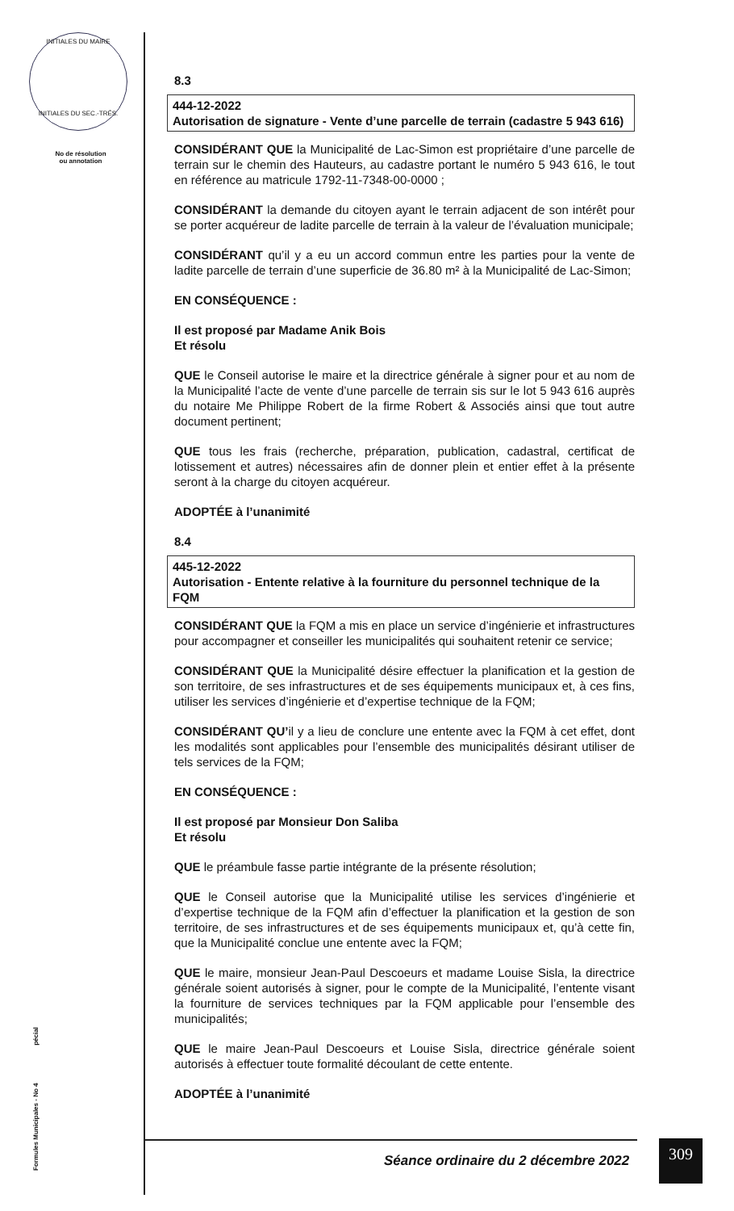INITIALES DU MAIRE
INITIALES DU SEC.-TRÉS.
No de résolution
ou annotation
Formules Municipales - No 4 pécial
8.3
444-12-2022
Autorisation de signature - Vente d’une parcelle de terrain (cadastre 5 943 616)
CONSIDÉRANT QUE la Municipalité de Lac-Simon est propriétaire d’une parcelle de terrain sur le chemin des Hauteurs, au cadastre portant le numéro 5 943 616, le tout en référence au matricule 1792-11-7348-00-0000 ;
CONSIDÉRANT la demande du citoyen ayant le terrain adjacent de son intérêt pour se porter acquéreur de ladite parcelle de terrain à la valeur de l’évaluation municipale;
CONSIDÉRANT qu’il y a eu un accord commun entre les parties pour la vente de ladite parcelle de terrain d’une superficie de 36.80 m² à la Municipalité de Lac-Simon;
EN CONSÉQUENCE :
Il est proposé par Madame Anik Bois
Et résolu
QUE le Conseil autorise le maire et la directrice générale à signer pour et au nom de la Municipalité l’acte de vente d’une parcelle de terrain sis sur le lot 5 943 616 auprès du notaire Me Philippe Robert de la firme Robert & Associés ainsi que tout autre document pertinent;
QUE tous les frais (recherche, préparation, publication, cadastral, certificat de lotissement et autres) nécessaires afin de donner plein et entier effet à la présente seront à la charge du citoyen acquéreur.
ADOPTÉE à l’unanimité
8.4
445-12-2022
Autorisation - Entente relative à la fourniture du personnel technique de la FQM
CONSIDÉRANT QUE la FQM a mis en place un service d’ingénierie et infrastructures pour accompagner et conseiller les municipalités qui souhaitent retenir ce service;
CONSIDÉRANT QUE la Municipalité désire effectuer la planification et la gestion de son territoire, de ses infrastructures et de ses équipements municipaux et, à ces fins, utiliser les services d’ingénierie et d’expertise technique de la FQM;
CONSIDÉRANT QU’il y a lieu de conclure une entente avec la FQM à cet effet, dont les modalités sont applicables pour l’ensemble des municipalités désirant utiliser de tels services de la FQM;
EN CONSÉQUENCE :
Il est proposé par Monsieur Don Saliba
Et résolu
QUE le préambule fasse partie intégrante de la présente résolution;
QUE le Conseil autorise que la Municipalité utilise les services d’ingénierie et d’expertise technique de la FQM afin d’effectuer la planification et la gestion de son territoire, de ses infrastructures et de ses équipements municipaux et, qu’à cette fin, que la Municipalité conclue une entente avec la FQM;
QUE le maire, monsieur Jean-Paul Descoeurs et madame Louise Sisla, la directrice générale soient autorisés à signer, pour le compte de la Municipalité, l’entente visant la fourniture de services techniques par la FQM applicable pour l’ensemble des municipalités;
QUE le maire Jean-Paul Descoeurs et Louise Sisla, directrice générale soient autorisés à effectuer toute formalité découlant de cette entente.
ADOPTÉE à l’unanimité
Séance ordinaire du 2 décembre 2022
309